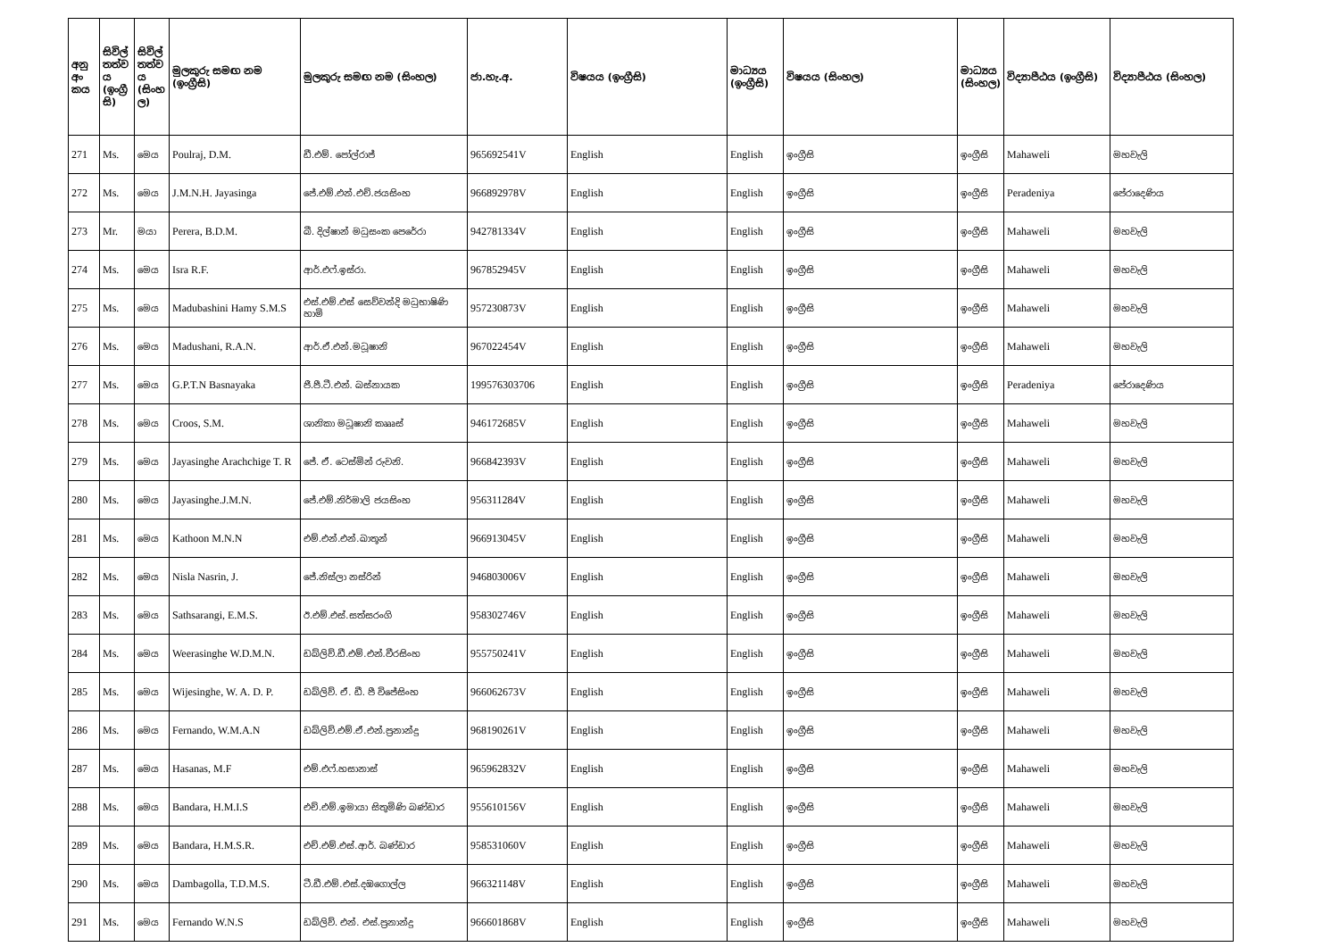| අනු අං කය | සිවිල් තත්ව ය (ඉංග්‍රී සි) | සිවිල් තත්ව ය (සිංහ ල) | මුලකුරු සමඟ නම (ඉංග්‍රීසි) | මුලකුරු සමඟ නම (සිංහල) | ජා.හැ.අ. | විෂයය (ඉංග්‍රීසි) | මාධ්‍යය (ඉංග්‍රීසි) | විෂයය (සිංහල) | මාධ්‍යය (සිංහල) | විද්‍යාපීඨය (ඉංග්‍රීසි) | විද්‍යාපීඨය (සිංහල) |
| --- | --- | --- | --- | --- | --- | --- | --- | --- | --- | --- | --- |
| 271 | Ms. | මෙය | Poulraj, D.M. | ඩී.එම්. පෝල්රාජ් | 965692541V | English | English | ඉංග්‍රීසි | ඉංග්‍රීසි | Mahaweli | මහවැලි |
| 272 | Ms. | මෙය | J.M.N.H. Jayasinga | ජේ.එම්.එන්.එච්.ජයසිංහ | 966892978V | English | English | ඉංග්‍රීසි | ඉංග්‍රීසි | Peradeniya | පේරාදෙණිය |
| 273 | Mr. | මයා | Perera, B.D.M. | බී. දිල්ෂාන් මධුසංක පෙරේරා | 942781334V | English | English | ඉංග්‍රීසි | ඉංග්‍රීසි | Mahaweli | මහවැලි |
| 274 | Ms. | මෙය | Isra R.F. | ආර්.එෆ්.ඉස්රා. | 967852945V | English | English | ඉංග්‍රීසි | ඉංග්‍රීසි | Mahaweli | මහවැලි |
| 275 | Ms. | මෙය | Madubashini Hamy S.M.S | එස්.එම්.එස් සෙව්වන්දි මධුභාෂිණි හාමි | 957230873V | English | English | ඉංග්‍රීසි | ඉංග්‍රීසි | Mahaweli | මහවැලි |
| 276 | Ms. | මෙය | Madushani, R.A.N. | ආර්.ඒ.එන්.මධූෂානි | 967022454V | English | English | ඉංග්‍රීසි | ඉංග්‍රීසි | Mahaweli | මහවැලි |
| 277 | Ms. | මෙය | G.P.T.N Basnayaka | ජී.පී.ටී.එන්. බස්නායක | 199576303706 | English | English | ඉංග්‍රීසි | ඉංග්‍රීසි | Peradeniya | පේරාදෙණිය |
| 278 | Ms. | මෙය | Croos, S.M. | ශානිකා මධූෂානි කෘෲස් | 946172685V | English | English | ඉංග්‍රීසි | ඉංග්‍රීසි | Mahaweli | මහවැලි |
| 279 | Ms. | මෙය | Jayasinghe Arachchige T. R | ජේ. ඒ. ටෙස්මින් රුවනි. | 966842393V | English | English | ඉංග්‍රීසි | ඉංග්‍රීසි | Mahaweli | මහවැලි |
| 280 | Ms. | මෙය | Jayasinghe.J.M.N. | ජේ.එම්.නිර්මාලි ජයසිංහ | 956311284V | English | English | ඉංග්‍රීසි | ඉංග්‍රීසි | Mahaweli | මහවැලි |
| 281 | Ms. | මෙය | Kathoon M.N.N | එම්.එන්.එන්.ඛාතූන් | 966913045V | English | English | ඉංග්‍රීසි | ඉංග්‍රීසි | Mahaweli | මහවැලි |
| 282 | Ms. | මෙය | Nisla Nasrin, J. | ජේ.නිස්ලා නස්රින් | 946803006V | English | English | ඉංග්‍රීසි | ඉංග්‍රීසි | Mahaweli | මහවැලි |
| 283 | Ms. | මෙය | Sathsarangi, E.M.S. | ඊ.එම්.එස්.සත්සරංගි | 958302746V | English | English | ඉංග්‍රීසි | ඉංග්‍රීසි | Mahaweli | මහවැලි |
| 284 | Ms. | මෙය | Weerasinghe W.D.M.N. | ඩබ්ලිව්.ඩී.එම්.එන්.වීරසිංහ | 955750241V | English | English | ඉංග්‍රීසි | ඉංග්‍රීසි | Mahaweli | මහවැලි |
| 285 | Ms. | මෙය | Wijesinghe, W. A. D. P. | ඩබ්ලිව්. ඒ. ඩී. පී විජේසිංහ | 966062673V | English | English | ඉංග්‍රීසි | ඉංග්‍රීසි | Mahaweli | මහවැලි |
| 286 | Ms. | මෙය | Fernando, W.M.A.N | ඩබ්ලිව්.එම්.ඒ.එන්.ප්‍රනාන්දු | 968190261V | English | English | ඉංග්‍රීසි | ඉංග්‍රීසි | Mahaweli | මහවැලි |
| 287 | Ms. | මෙය | Hasanas, M.F | එම්.එෆ්.හසානාස් | 965962832V | English | English | ඉංග්‍රීසි | ඉංග්‍රීසි | Mahaweli | මහවැලි |
| 288 | Ms. | මෙය | Bandara, H.M.I.S | එච්.එම්.ඉමායා සිතුමිණි බණ්ඩාර | 955610156V | English | English | ඉංග්‍රීසි | ඉංග්‍රීසි | Mahaweli | මහවැලි |
| 289 | Ms. | මෙය | Bandara, H.M.S.R. | එච්.එම්.එස්.ආර්. බණ්ඩාර | 958531060V | English | English | ඉංග්‍රීසි | ඉංග්‍රීසි | Mahaweli | මහවැලි |
| 290 | Ms. | මෙය | Dambagolla, T.D.M.S. | ටී.ඩී.එම්.එස්.දඹගොල්ල | 966321148V | English | English | ඉංග්‍රීසි | ඉංග්‍රීසි | Mahaweli | මහවැලි |
| 291 | Ms. | මෙය | Fernando W.N.S | ඩබ්ලිව්. එන්. එස්.ප්‍රනාන්දු | 966601868V | English | English | ඉංග්‍රීසි | ඉංග්‍රීසි | Mahaweli | මහවැලි |